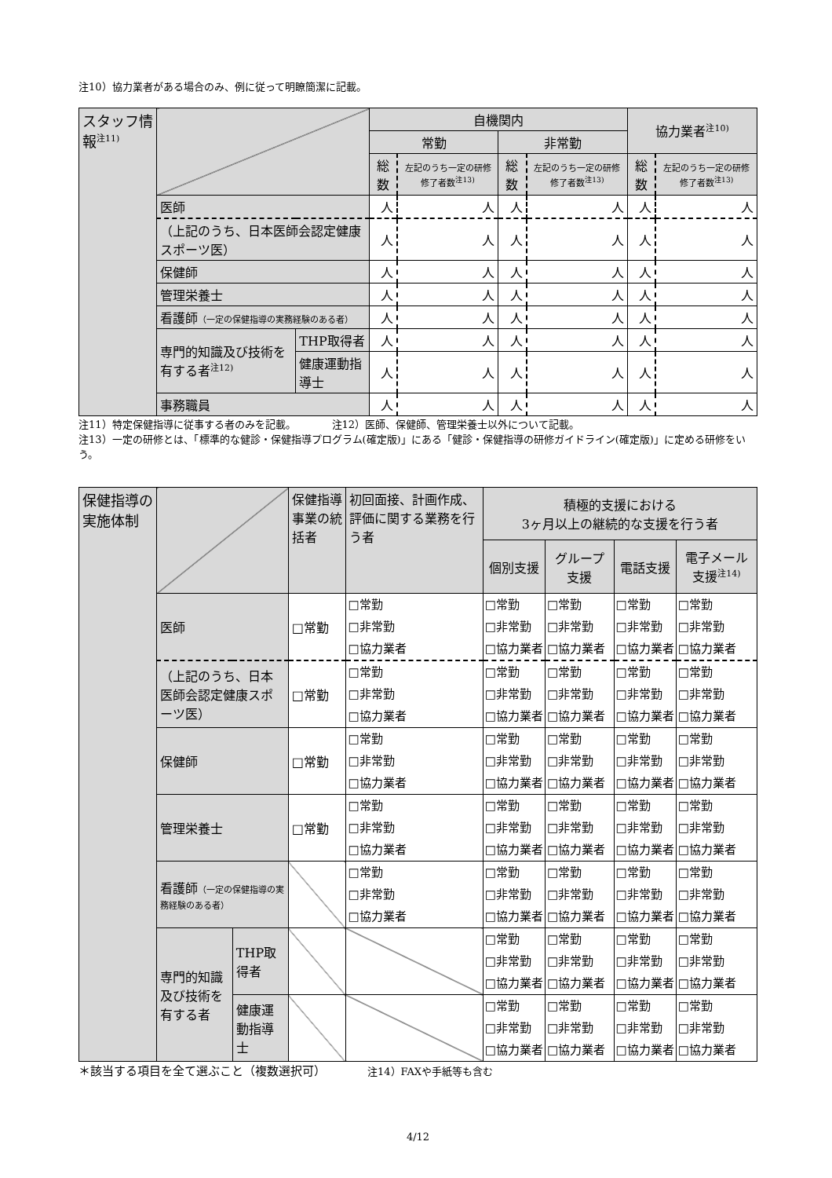注10）協力業者がある場合のみ、例に従って明瞭簡潔に記載。
| スタッフ情報<sup>注11)</sup> | | | 自機関内 | | | | 協力業者<sup>注10)</sup> | |
| | | | 常勤 | | 非常勤 | | | |
| | | | 総数 | 左記のうち一定の研修修了者数<sup>注13)</sup> | 総数 | 左記のうち一定の研修修了者数<sup>注13)</sup> | 総数 | 左記のうち一定の研修修了者数<sup>注13)</sup> |
| | 医師 | | 人 | 人 | 人 | 人 | 人 | 人 |
| | （上記のうち、日本医師会認定健康スポーツ医） | | 人 | 人 | 人 | 人 | 人 | 人 |
| | 保健師 | | 人 | 人 | 人 | 人 | 人 | 人 |
| | 管理栄養士 | | 人 | 人 | 人 | 人 | 人 | 人 |
| | 看護師 （一定の保健指導の実務経験のある者） | | 人 | 人 | 人 | 人 | 人 | 人 |
| | 専門的知識及び技術を有する者<sup>注12)</sup> | THP取得者 | 人 | 人 | 人 | 人 | 人 | 人 |
| | | 健康運動指導士 | 人 | 人 | 人 | 人 | 人 | 人 |
| | 事務職員 | | 人 | 人 | 人 | 人 | 人 | 人 |
注11）特定保健指導に従事する者のみを記載。　　　　注12）医師、保健師、管理栄養士以外について記載。
注13）一定の研修とは、「標準的な健診・保健指導プログラム(確定版)」にある「健診・保健指導の研修ガイドライン(確定版)」に定める研修をいう。
| 保健指導の実施体制 | | | 保健指導事業の統括者 | 初回面接、計画作成、評価に関する業務を行う者 | 積極的支援における 3ヶ月以上の継続的な支援を行う者 | | | |
| | | | | | 個別支援 | グループ支援 | 電話支援 | 電子メール支援<sup>注14)</sup> |
| | 医師 | | □常勤 | □常勤 □非常勤 □協力業者 | □常勤 □非常勤 □協力業者 | □常勤 □非常勤 □協力業者 | □常勤 □非常勤 □協力業者 | □常勤 □非常勤 □協力業者 |
| | （上記のうち、日本医師会認定健康スポーツ医） | | □常勤 | □常勤 □非常勤 □協力業者 | □常勤 □非常勤 □協力業者 | □常勤 □非常勤 □協力業者 | □常勤 □非常勤 □協力業者 | □常勤 □非常勤 □協力業者 |
| | 保健師 | | □常勤 | □常勤 □非常勤 □協力業者 | □常勤 □非常勤 □協力業者 | □常勤 □非常勤 □協力業者 | □常勤 □非常勤 □協力業者 | □常勤 □非常勤 □協力業者 |
| | 管理栄養士 | | □常勤 | □常勤 □非常勤 □協力業者 | □常勤 □非常勤 □協力業者 | □常勤 □非常勤 □協力業者 | □常勤 □非常勤 □協力業者 | □常勤 □非常勤 □協力業者 |
| | 看護師 （一定の保健指導の実務経験のある者） | | | □常勤 □非常勤 □協力業者 | □常勤 □非常勤 □協力業者 | □常勤 □非常勤 □協力業者 | □常勤 □非常勤 □協力業者 | □常勤 □非常勤 □協力業者 |
| | 専門的知識及び技術を有する者 | THP取得者 | | | □常勤 □非常勤 □協力業者 | □常勤 □非常勤 □協力業者 | □常勤 □非常勤 □協力業者 | □常勤 □非常勤 □協力業者 |
| | | 健康運動指導士 | | | □常勤 □非常勤 □協力業者 | □常勤 □非常勤 □協力業者 | □常勤 □非常勤 □協力業者 | □常勤 □非常勤 □協力業者 |
＊該当する項目を全て選ぶこと（複数選択可）　　　　注14）FAXや手紙等も含む
4/12